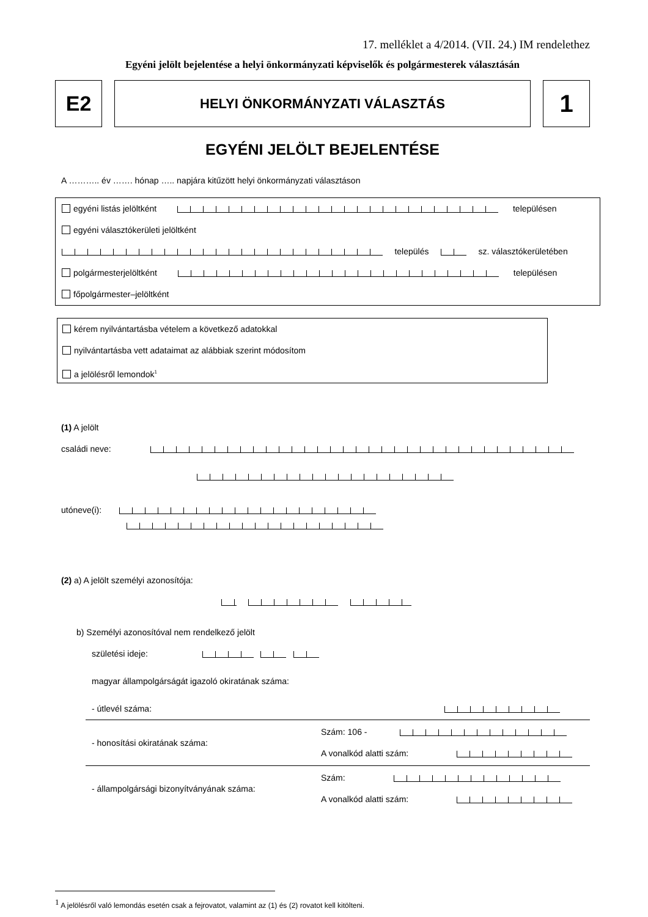17. melléklet a 4/2014. (VII. 24.) IM rendelethez
Egyéni jelölt bejelentése a helyi önkormányzati képviselők és polgármesterek választásán
E2
HELYI ÖNKORMÁNYZATI VÁLASZTÁS
1
EGYÉNI JELÖLT BEJELENTÉSE
A ……….. év ……. hónap ….. napjára kitűzött helyi önkormányzati választáson
egyéni listás jelöltként településen
egyéni választókerületi jelöltként
település sz. választókerületében
polgármesterjelöltként településen
főpolgármester–jelöltként
kérem nyilvántartásba vételem a következő adatokkal
nyilvántartásba vett adataimat az alábbiak szerint módosítom
a jelölésről lemondok<sup>1</sup>
(1) A jelölt
családi neve:
utóneve(i):
(2) a) A jelölt személyi azonosítója:
b) Személyi azonosítóval nem rendelkező jelölt
születési ideje:
magyar állampolgárságát igazoló okiratának száma:
- útlevél száma:
- honosítási okiratának száma:
Szám: 106 -
A vonalkód alatti szám:
- állampolgársági bizonyítványának száma:
Szám:
A vonalkód alatti szám:
<sup>1</sup> A jelölésről való lemondás esetén csak a fejrovatot, valamint az (1) és (2) rovatot kell kitölteni.